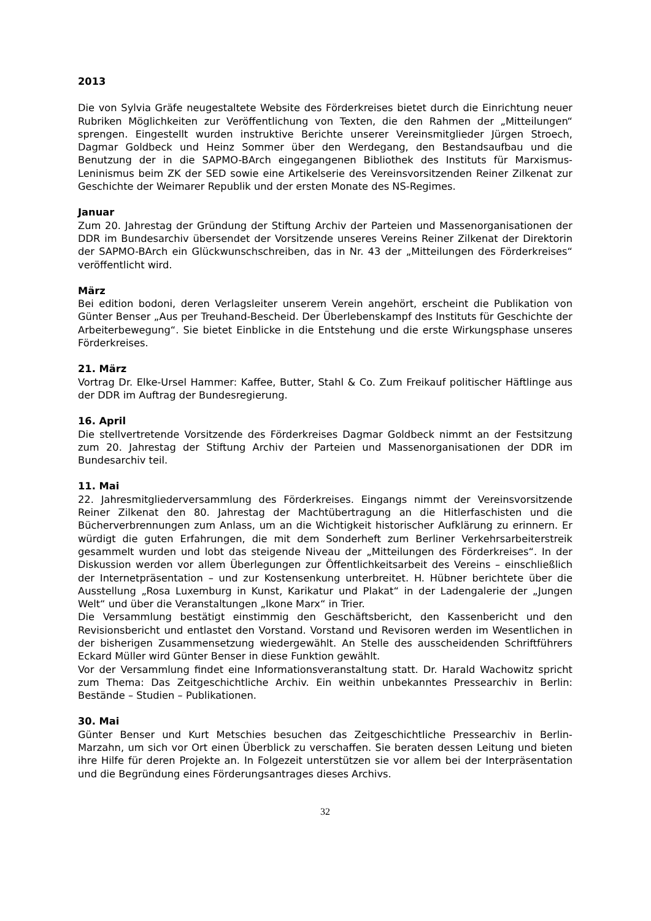2013
Die von Sylvia Gräfe neugestaltete Website des Förderkreises bietet durch die Einrichtung neuer Rubriken Möglichkeiten zur Veröffentlichung von Texten, die den Rahmen der „Mitteilungen“ sprengen. Eingestellt wurden instruktive Berichte unserer Vereinsmitglieder Jürgen Stroech, Dagmar Goldbeck und Heinz Sommer über den Werdegang, den Bestandsaufbau und die Benutzung der in die SAPMO-BArch eingegangenen Bibliothek des Instituts für Marxismus-Leninismus beim ZK der SED sowie eine Artikelserie des Vereinsvorsitzenden Reiner Zilkenat zur Geschichte der Weimarer Republik und der ersten Monate des NS-Regimes.
Januar
Zum 20. Jahrestag der Gründung der Stiftung Archiv der Parteien und Massenorganisationen der DDR im Bundesarchiv übersendet der Vorsitzende unseres Vereins Reiner Zilkenat der Direktorin der SAPMO-BArch ein Glückwunschschreiben, das in Nr. 43 der „Mitteilungen des Förderkreises“ veröffentlicht wird.
März
Bei edition bodoni, deren Verlagsleiter unserem Verein angehört, erscheint die Publikation von Günter Benser „Aus per Treuhand-Bescheid. Der Überlebenskampf des Instituts für Geschichte der Arbeiterbewegung“. Sie bietet Einblicke in die Entstehung und die erste Wirkungsphase unseres Förderkreises.
21. März
Vortrag Dr. Elke-Ursel Hammer: Kaffee, Butter, Stahl & Co. Zum Freikauf politischer Häftlinge aus der DDR im Auftrag der Bundesregierung.
16. April
Die stellvertretende Vorsitzende des Förderkreises Dagmar Goldbeck nimmt an der Festsitzung zum 20. Jahrestag der Stiftung Archiv der Parteien und Massenorganisationen der DDR im Bundesarchiv teil.
11. Mai
22. Jahresmitgliederversammlung des Förderkreises. Eingangs nimmt der Vereinsvorsitzende Reiner Zilkenat den 80. Jahrestag der Machtübertragung an die Hitlerfaschisten und die Bücherverbrennungen zum Anlass, um an die Wichtigkeit historischer Aufklärung zu erinnern. Er würdigt die guten Erfahrungen, die mit dem Sonderheft zum Berliner Verkehrsarbeiterstreik gesammelt wurden und lobt das steigende Niveau der „Mitteilungen des Förderkreises“. In der Diskussion werden vor allem Überlegungen zur Öffentlichkeitsarbeit des Vereins – einschließlich der Internetpräsentation – und zur Kostensenkung unterbreitet. H. Hübner berichtete über die Ausstellung „Rosa Luxemburg in Kunst, Karikatur und Plakat“ in der Ladengalerie der „Jungen Welt“ und über die Veranstaltungen „Ikone Marx“ in Trier.
Die Versammlung bestätigt einstimmig den Geschäftsbericht, den Kassenbericht und den Revisionsbericht und entlastet den Vorstand. Vorstand und Revisoren werden im Wesentlichen in der bisherigen Zusammensetzung wiedergewählt. An Stelle des ausscheidenden Schriftführers Eckard Müller wird Günter Benser in diese Funktion gewählt.
Vor der Versammlung findet eine Informationsveranstaltung statt. Dr. Harald Wachowitz spricht zum Thema: Das Zeitgeschichtliche Archiv. Ein weithin unbekanntes Pressearchiv in Berlin: Bestände – Studien – Publikationen.
30. Mai
Günter Benser und Kurt Metschies besuchen das Zeitgeschichtliche Pressearchiv in Berlin-Marzahn, um sich vor Ort einen Überblick zu verschaffen. Sie beraten dessen Leitung und bieten ihre Hilfe für deren Projekte an. In Folgezeit unterstützen sie vor allem bei der Interpräsentation und die Begründung eines Förderungsantrages dieses Archivs.
32